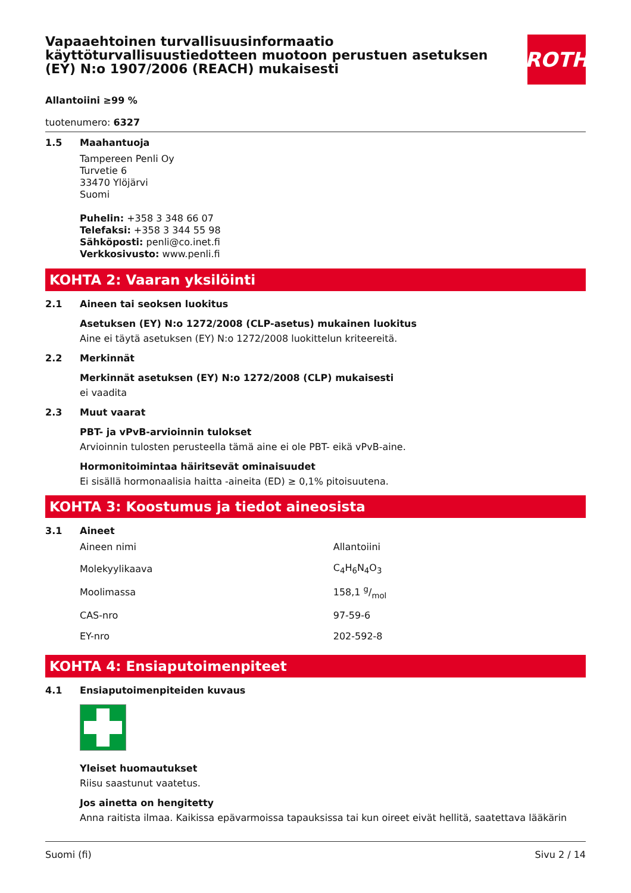Vapaaehtoinen turvallisuusinformaatio käyttöturvallisuustiedotteen muotoon perustuen asetuksen (EY) N:o 1907/2006 (REACH) mukaisesti
ROTH
Allantoiini ≥99 %
tuotenumero: 6327
1.5 Maahantuoja
Tampereen Penli Oy
Turvetie 6
33470 Ylöjärvi
Suomi
Puhelin: +358 3 348 66 07
Telefaksi: +358 3 344 55 98
Sähköposti: penli@co.inet.fi
Verkkosivusto: www.penli.fi
KOHTA 2: Vaaran yksilöinti
2.1 Aineen tai seoksen luokitus
Asetuksen (EY) N:o 1272/2008 (CLP-asetus) mukainen luokitus
Aine ei täytä asetuksen (EY) N:o 1272/2008 luokittelun kriteereitä.
2.2 Merkinnät
Merkinnät asetuksen (EY) N:o 1272/2008 (CLP) mukaisesti
ei vaadita
2.3 Muut vaarat
PBT- ja vPvB-arvioinnin tulokset
Arvioinnin tulosten perusteella tämä aine ei ole PBT- eikä vPvB-aine.
Hormonitoimintaa häiritsevät ominaisuudet
Ei sisällä hormonaalisia haitta -aineita (ED) ≥ 0,1% pitoisuutena.
KOHTA 3: Koostumus ja tiedot aineosista
3.1 Aineet
| Aineen nimi | Allantoiini |
| Molekyylikaava | C<sub>4</sub>H<sub>6</sub>N<sub>4</sub>O<sub>3</sub> |
| Moolimassa | 158,1 g/mol |
| CAS-nro | 97-59-6 |
| EY-nro | 202-592-8 |
KOHTA 4: Ensiaputoimenpiteet
4.1 Ensiaputoimenpiteiden kuvaus
Yleiset huomautukset
Riisu saastunut vaatetus.
Jos ainetta on hengitetty
Anna raitista ilmaa. Kaikissa epävarmoissa tapauksissa tai kun oireet eivät hellitä, saatettava lääkärin
Suomi (fi) Sivu 2 / 14